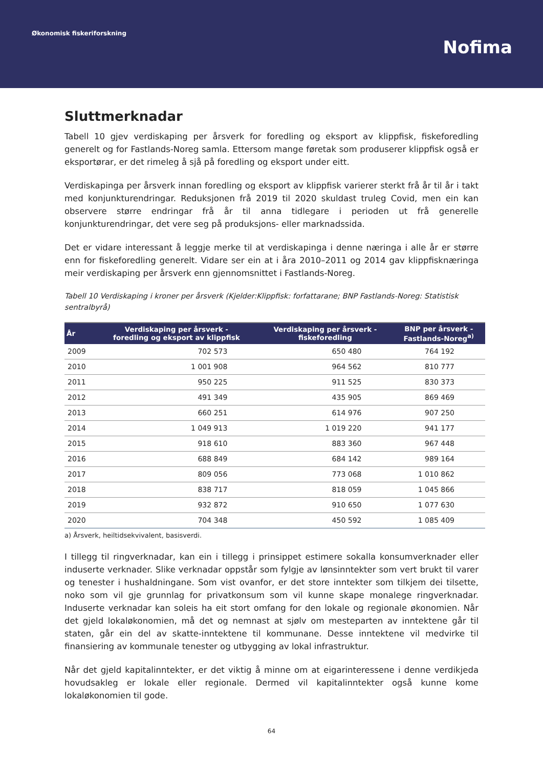Økonomisk fiskeriforskning
Nofima
Sluttmerknadar
Tabell 10 gjev verdiskaping per årsverk for foredling og eksport av klippfisk, fiskeforedling generelt og for Fastlands-Noreg samla. Ettersom mange føretak som produserer klippfisk også er eksportørar, er det rimeleg å sjå på foredling og eksport under eitt.
Verdiskapinga per årsverk innan foredling og eksport av klippfisk varierer sterkt frå år til år i takt med konjunkturendringar. Reduksjonen frå 2019 til 2020 skuldast truleg Covid, men ein kan observere større endringar frå år til anna tidlegare i perioden ut frå generelle konjunkturendringar, det vere seg på produksjons- eller marknadssida.
Det er vidare interessant å leggje merke til at verdiskapinga i denne næringa i alle år er større enn for fiskeforedling generelt. Vidare ser ein at i åra 2010–2011 og 2014 gav klippfisknæringa meir verdiskaping per årsverk enn gjennomsnittet i Fastlands-Noreg.
Tabell 10 Verdiskaping i kroner per årsverk (Kjelder:Klippfisk: forfattarane; BNP Fastlands-Noreg: Statistisk sentralbyrå)
| År | Verdiskaping per årsverk - foredling og eksport av klippfisk | Verdiskaping per årsverk - fiskeforedling | BNP per årsverk - Fastlands-Noreg<sup>a)</sup> |
| --- | --- | --- | --- |
| 2009 | 702 573 | 650 480 | 764 192 |
| 2010 | 1 001 908 | 964 562 | 810 777 |
| 2011 | 950 225 | 911 525 | 830 373 |
| 2012 | 491 349 | 435 905 | 869 469 |
| 2013 | 660 251 | 614 976 | 907 250 |
| 2014 | 1 049 913 | 1 019 220 | 941 177 |
| 2015 | 918 610 | 883 360 | 967 448 |
| 2016 | 688 849 | 684 142 | 989 164 |
| 2017 | 809 056 | 773 068 | 1 010 862 |
| 2018 | 838 717 | 818 059 | 1 045 866 |
| 2019 | 932 872 | 910 650 | 1 077 630 |
| 2020 | 704 348 | 450 592 | 1 085 409 |
a) Årsverk, heiltidsekvivalent, basisverdi.
I tillegg til ringverknadar, kan ein i tillegg i prinsippet estimere sokalla konsumverknader eller induserte verknader. Slike verknadar oppstår som fylgje av lønsinntekter som vert brukt til varer og tenester i hushaldningane. Som vist ovanfor, er det store inntekter som tilkjem dei tilsette, noko som vil gje grunnlag for privatkonsum som vil kunne skape monalege ringverknadar. Induserte verknadar kan soleis ha eit stort omfang for den lokale og regionale økonomien. Når det gjeld lokaløkonomien, må det og nemnast at sjølv om mesteparten av inntektene går til staten, går ein del av skatte-inntektene til kommunane. Desse inntektene vil medvirke til finansiering av kommunale tenester og utbygging av lokal infrastruktur.
Når det gjeld kapitalinntekter, er det viktig å minne om at eigarinteressene i denne verdikjeda hovudsakleg er lokale eller regionale. Dermed vil kapitalinntekter også kunne kome lokaløkonomien til gode.
64